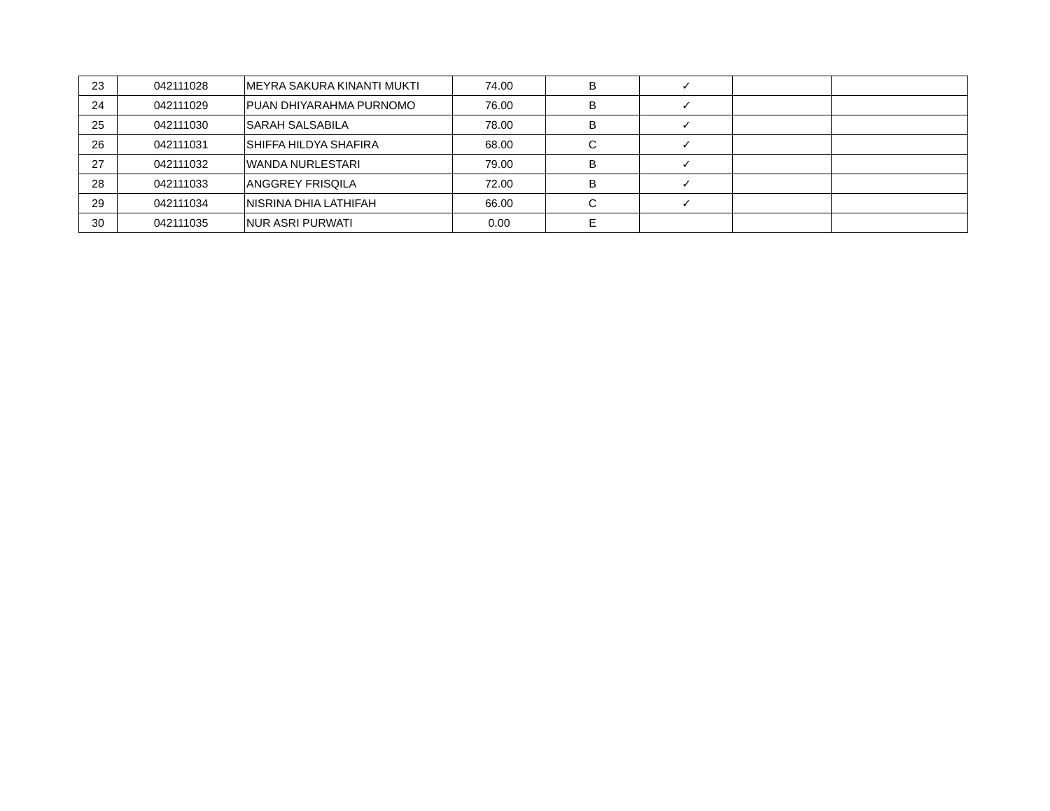| 23 | 042111028 | MEYRA SAKURA KINANTI MUKTI | 74.00 | B | ✓ | | |
| 24 | 042111029 | PUAN DHIYARAHMA PURNOMO | 76.00 | B | ✓ | | |
| 25 | 042111030 | SARAH SALSABILA | 78.00 | B | ✓ | | |
| 26 | 042111031 | SHIFFA HILDYA SHAFIRA | 68.00 | C | ✓ | | |
| 27 | 042111032 | WANDA NURLESTARI | 79.00 | B | ✓ | | |
| 28 | 042111033 | ANGGREY FRISQILA | 72.00 | B | ✓ | | |
| 29 | 042111034 | NISRINA DHIA LATHIFAH | 66.00 | C | ✓ | | |
| 30 | 042111035 | NUR ASRI PURWATI | 0.00 | E | | | |